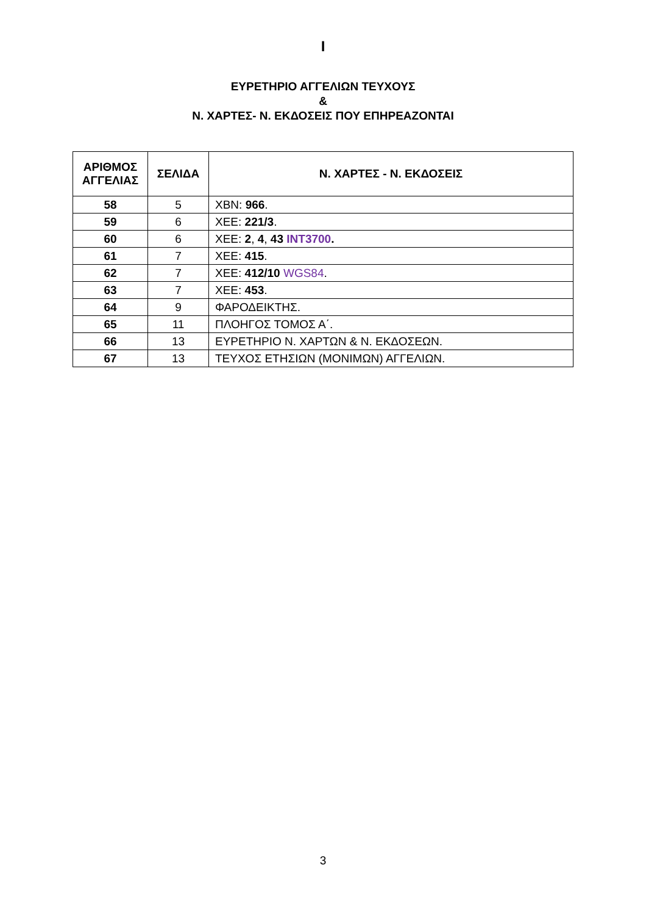I
ΕΥΡΕΤΗΡΙΟ ΑΓΓΕΛΙΩΝ ΤΕΥΧΟΥΣ
&
Ν. ΧΑΡΤΕΣ- Ν. ΕΚΔΟΣΕΙΣ ΠΟΥ ΕΠΗΡΕΑΖΟΝΤΑΙ
| ΑΡΙΘΜΟΣ ΑΓΓΕΛΙΑΣ | ΣΕΛΙΔΑ | Ν. ΧΑΡΤΕΣ - Ν. ΕΚΔΟΣΕΙΣ |
| --- | --- | --- |
| 58 | 5 | ΧΒΝ: 966 . |
| 59 | 6 | ΧΕΕ: 221/3 . |
| 60 | 6 | ΧΕΕ: 2 , 4 , 43 INT3700 . |
| 61 | 7 | ΧΕΕ: 415 . |
| 62 | 7 | ΧΕΕ: 412/10 WGS84 . |
| 63 | 7 | ΧΕΕ: 453 . |
| 64 | 9 | ΦΑΡΟΔΕΙΚΤΗΣ. |
| 65 | 11 | ΠΛΟΗΓΟΣ ΤΟΜΟΣ Α΄. |
| 66 | 13 | ΕΥΡΕΤΗΡΙΟ Ν. ΧΑΡΤΩΝ & Ν. ΕΚΔΟΣΕΩΝ. |
| 67 | 13 | ΤΕΥΧΟΣ ΕΤΗΣΙΩΝ (ΜΟΝΙΜΩΝ) ΑΓΓΕΛΙΩΝ. |
3